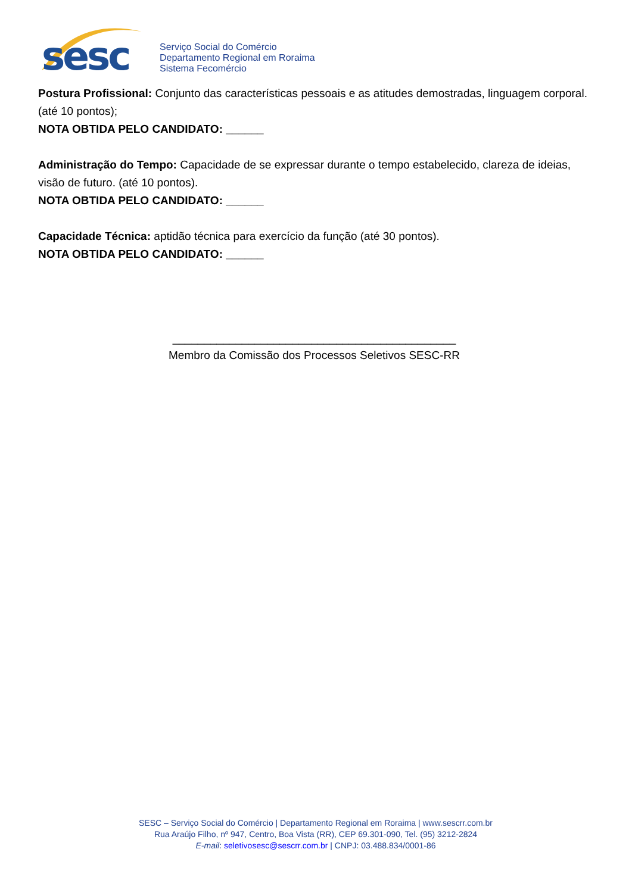sesc
Serviço Social do Comércio
Departamento Regional em Roraima
Sistema Fecomércio
Postura Profissional: Conjunto das características pessoais e as atitudes demostradas, linguagem corporal. (até 10 pontos);
NOTA OBTIDA PELO CANDIDATO: ______
Administração do Tempo: Capacidade de se expressar durante o tempo estabelecido, clareza de ideias, visão de futuro. (até 10 pontos).
NOTA OBTIDA PELO CANDIDATO: ______
Capacidade Técnica: aptidão técnica para exercício da função (até 30 pontos).
NOTA OBTIDA PELO CANDIDATO: ______
_____________________________________________
Membro da Comissão dos Processos Seletivos SESC-RR
SESC – Serviço Social do Comércio | Departamento Regional em Roraima | www.sescrr.com.br
Rua Araújo Filho, nº 947, Centro, Boa Vista (RR), CEP 69.301-090, Tel. (95) 3212-2824
E-mail: seletivosesc@sescrr.com.br | CNPJ: 03.488.834/0001-86